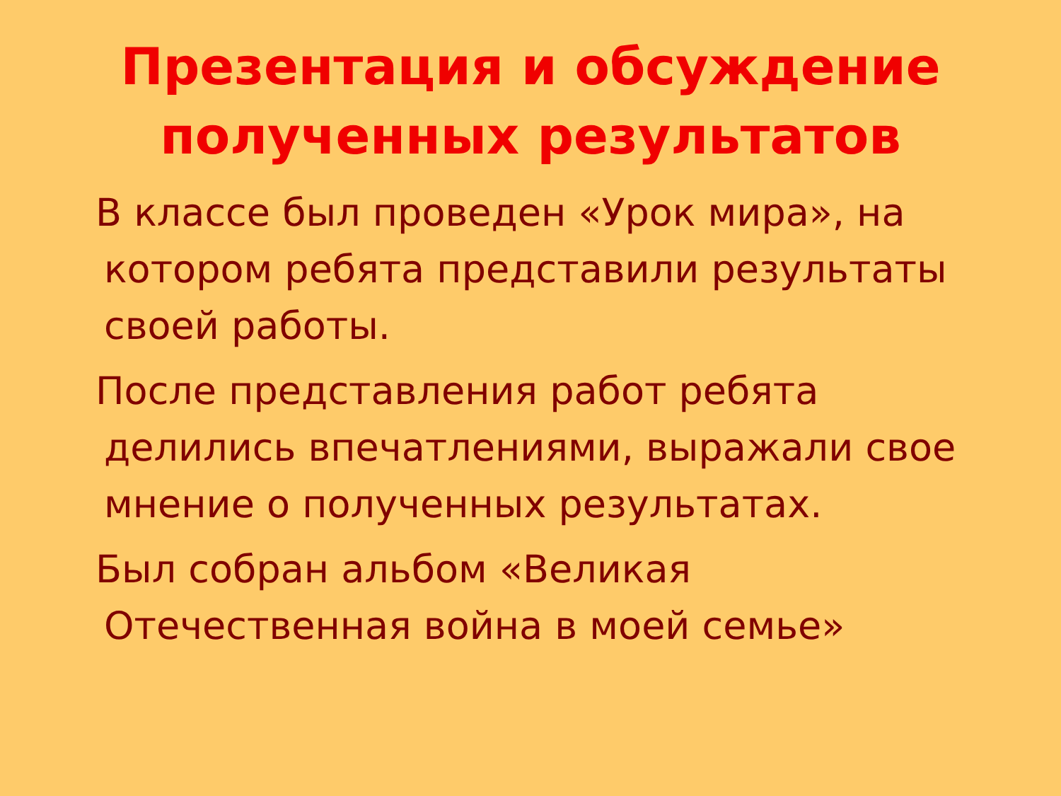Презентация и обсуждение
полученных результатов
В классе был проведен «Урок мира», на котором ребята представили результаты своей работы.
После представления работ ребята делились впечатлениями, выражали свое мнение о полученных результатах.
Был собран альбом «Великая Отечественная война в моей семье»